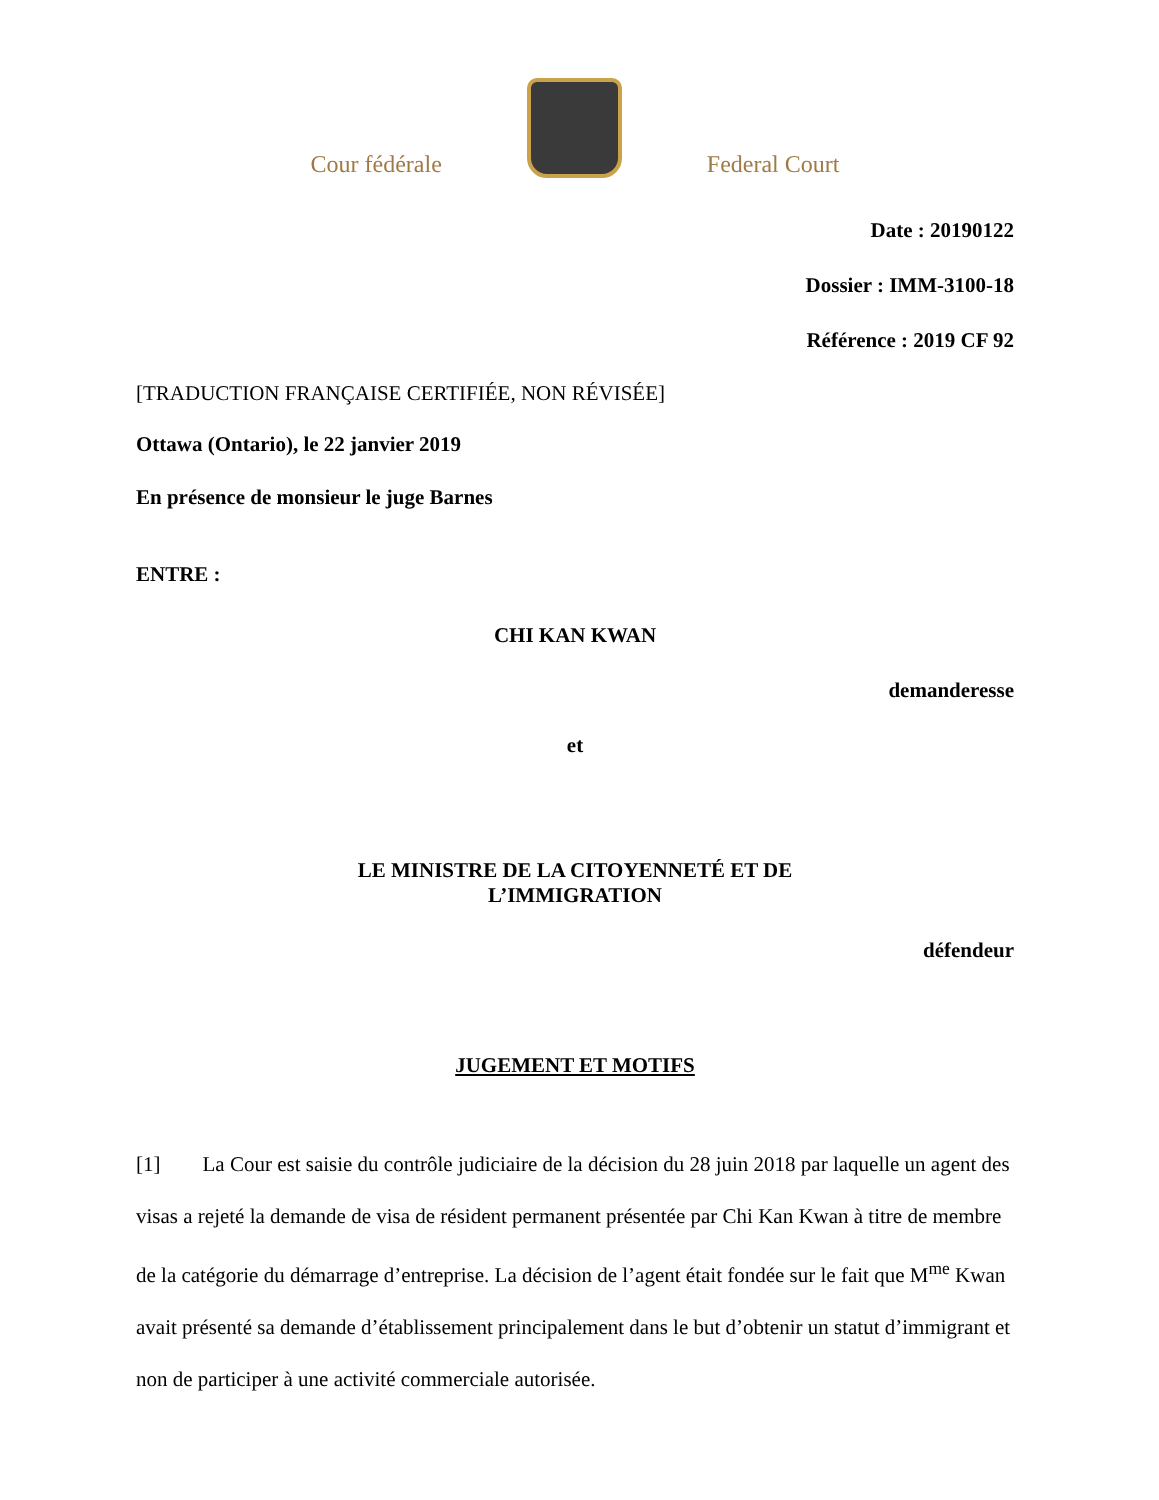Cour fédérale
Federal Court
Date : 20190122
Dossier : IMM-3100-18
Référence : 2019 CF 92
[TRADUCTION FRANÇAISE CERTIFIÉE, NON RÉVISÉE]
Ottawa (Ontario), le 22 janvier 2019
En présence de monsieur le juge Barnes
ENTRE :
CHI KAN KWAN
demanderesse
et
LE MINISTRE DE LA CITOYENNETÉ ET DE
L’IMMIGRATION
défendeur
JUGEMENT ET MOTIFS
[1] La Cour est saisie du contrôle judiciaire de la décision du 28 juin 2018 par laquelle un agent des visas a rejeté la demande de visa de résident permanent présentée par Chi Kan Kwan à titre de membre de la catégorie du démarrage d’entreprise. La décision de l’agent était fondée sur le fait que M<sup>me</sup> Kwan avait présenté sa demande d’établissement principalement dans le but d’obtenir un statut d’immigrant et non de participer à une activité commerciale autorisée.